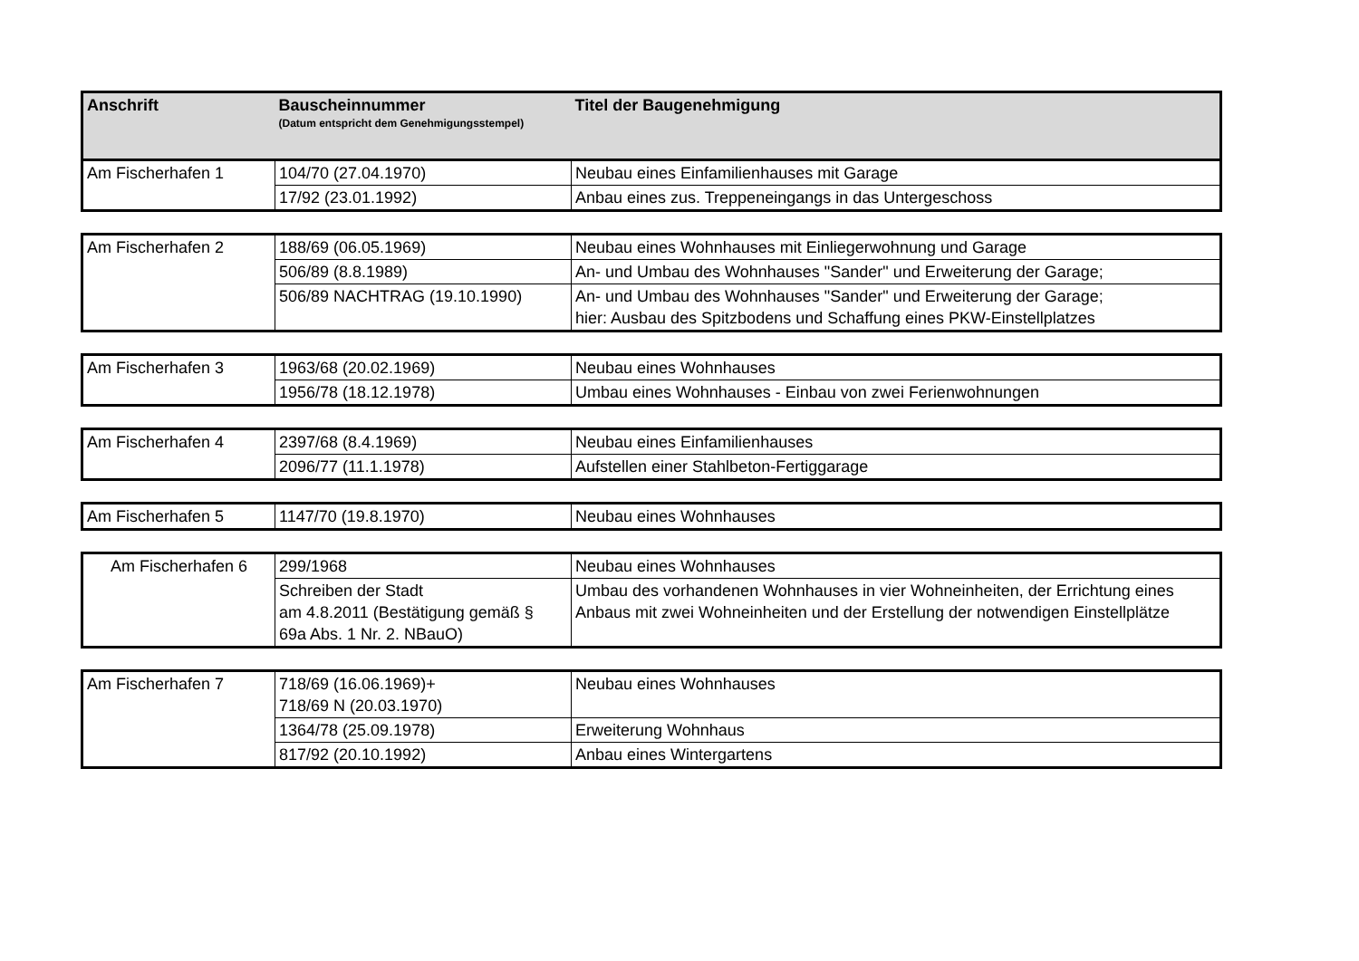| Anschrift | Bauscheinnummer (Datum entspricht dem Genehmigungsstempel) | Titel der Baugenehmigung |
| --- | --- | --- |
| Am Fischerhafen 1 | 104/70 (27.04.1970) | Neubau eines Einfamilienhauses mit Garage |
| | 17/92 (23.01.1992) | Anbau eines zus. Treppeneingangs in das Untergeschoss |
| Am Fischerhafen 2 | 188/69 (06.05.1969) | Neubau eines Wohnhauses mit Einliegerwohnung und Garage |
| | 506/89 (8.8.1989) | An- und Umbau des Wohnhauses "Sander" und Erweiterung der Garage; |
| | 506/89 NACHTRAG (19.10.1990) | An- und Umbau des Wohnhauses "Sander" und Erweiterung der Garage; hier: Ausbau des Spitzbodens und Schaffung eines PKW-Einstellplatzes |
| Am Fischerhafen 3 | 1963/68 (20.02.1969) | Neubau eines Wohnhauses |
| | 1956/78 (18.12.1978) | Umbau eines Wohnhauses - Einbau von zwei Ferienwohnungen |
| Am Fischerhafen 4 | 2397/68 (8.4.1969) | Neubau eines Einfamilienhauses |
| | 2096/77 (11.1.1978) | Aufstellen einer Stahlbeton-Fertiggarage |
| Am Fischerhafen 5 | 1147/70 (19.8.1970) | Neubau eines Wohnhauses |
| Am Fischerhafen 6 | 299/1968 | Neubau eines Wohnhauses |
| | Schreiben der Stadt am 4.8.2011 (Bestätigung gemäß § 69a Abs. 1 Nr. 2. NBauO) | Umbau des vorhandenen Wohnhauses in vier Wohneinheiten, der Errichtung eines Anbaus mit zwei Wohneinheiten und der Erstellung der notwendigen Einstellplätze |
| Am Fischerhafen 7 | 718/69 (16.06.1969)+ 718/69 N (20.03.1970) | Neubau eines Wohnhauses |
| | 1364/78 (25.09.1978) | Erweiterung Wohnhaus |
| | 817/92 (20.10.1992) | Anbau eines Wintergartens |